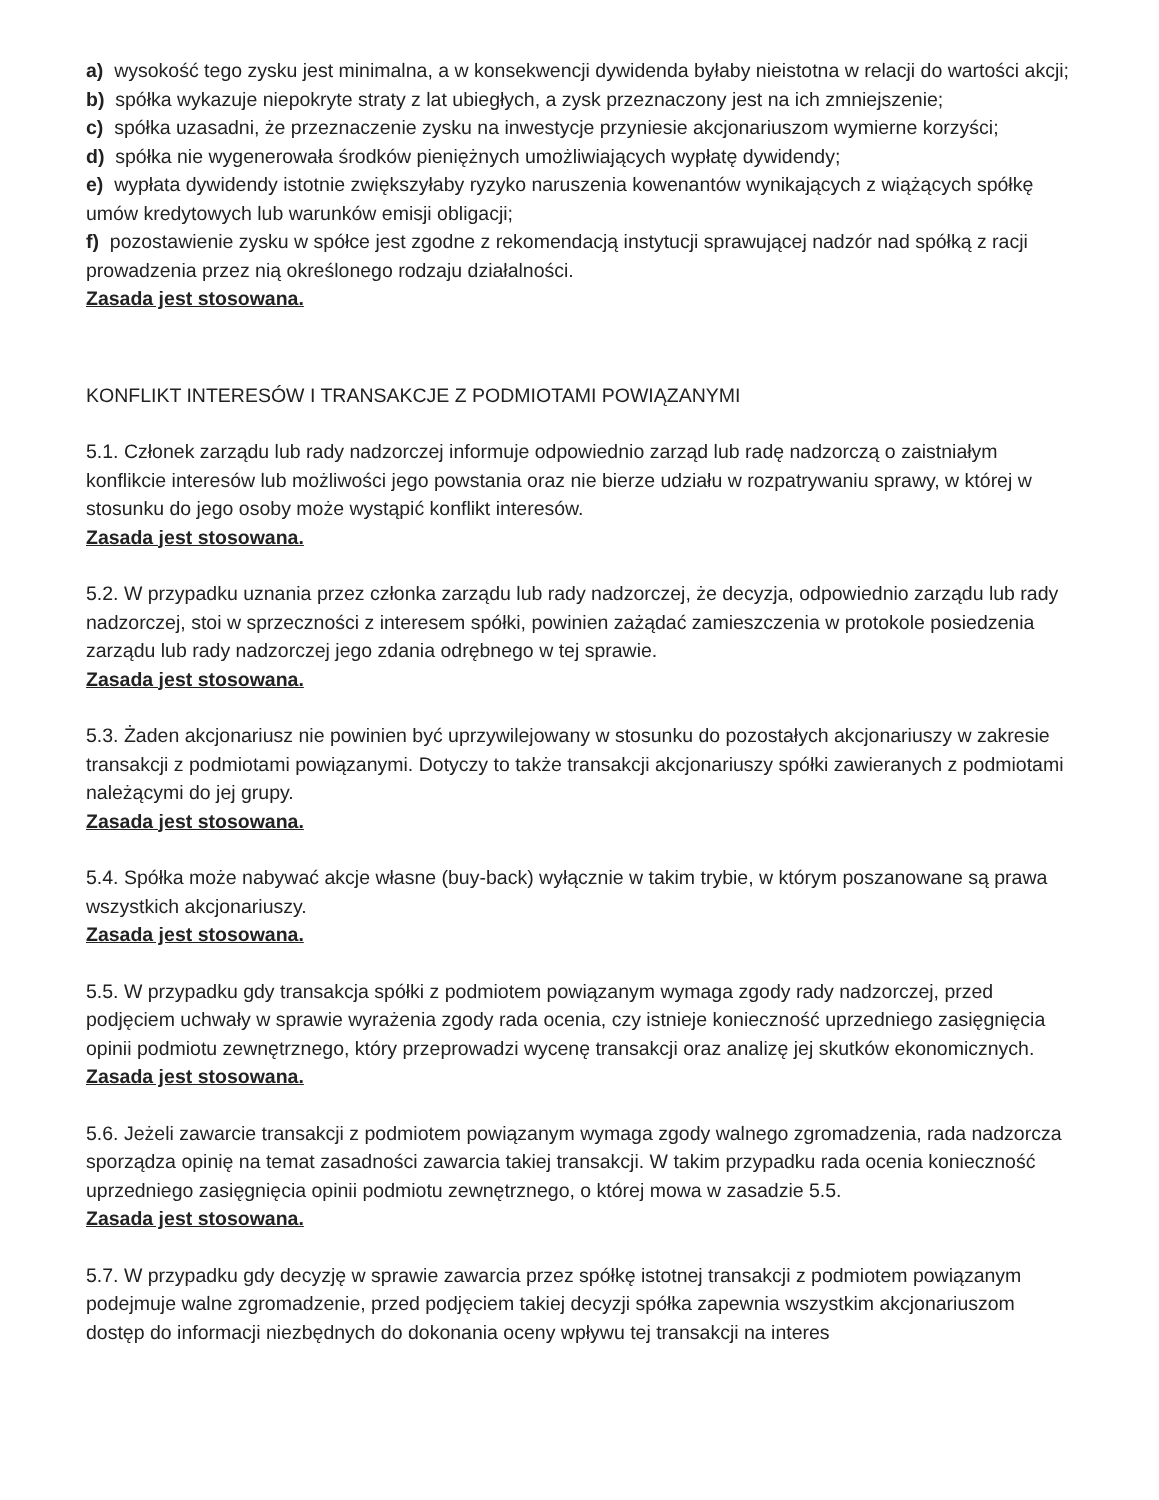a) wysokość tego zysku jest minimalna, a w konsekwencji dywidenda byłaby nieistotna w relacji do wartości akcji;
b) spółka wykazuje niepokryte straty z lat ubiegłych, a zysk przeznaczony jest na ich zmniejszenie;
c) spółka uzasadni, że przeznaczenie zysku na inwestycje przyniesie akcjonariuszom wymierne korzyści;
d) spółka nie wygenerowała środków pieniężnych umożliwiających wypłatę dywidendy;
e) wypłata dywidendy istotnie zwiększyłaby ryzyko naruszenia kowenantów wynikających z wiążących spółkę umów kredytowych lub warunków emisji obligacji;
f) pozostawienie zysku w spółce jest zgodne z rekomendacją instytucji sprawującej nadzór nad spółką z racji prowadzenia przez nią określonego rodzaju działalności.
Zasada jest stosowana.
KONFLIKT INTERESÓW I TRANSAKCJE Z PODMIOTAMI POWIĄZANYMI
5.1. Członek zarządu lub rady nadzorczej informuje odpowiednio zarząd lub radę nadzorczą o zaistniałym konflikcie interesów lub możliwości jego powstania oraz nie bierze udziału w rozpatrywaniu sprawy, w której w stosunku do jego osoby może wystąpić konflikt interesów.
Zasada jest stosowana.
5.2. W przypadku uznania przez członka zarządu lub rady nadzorczej, że decyzja, odpowiednio zarządu lub rady nadzorczej, stoi w sprzeczności z interesem spółki, powinien zażądać zamieszczenia w protokole posiedzenia zarządu lub rady nadzorczej jego zdania odrębnego w tej sprawie.
Zasada jest stosowana.
5.3. Żaden akcjonariusz nie powinien być uprzywilejowany w stosunku do pozostałych akcjonariuszy w zakresie transakcji z podmiotami powiązanymi. Dotyczy to także transakcji akcjonariuszy spółki zawieranych z podmiotami należącymi do jej grupy.
Zasada jest stosowana.
5.4. Spółka może nabywać akcje własne (buy-back) wyłącznie w takim trybie, w którym poszanowane są prawa wszystkich akcjonariuszy.
Zasada jest stosowana.
5.5. W przypadku gdy transakcja spółki z podmiotem powiązanym wymaga zgody rady nadzorczej, przed podjęciem uchwały w sprawie wyrażenia zgody rada ocenia, czy istnieje konieczność uprzedniego zasięgnięcia opinii podmiotu zewnętrznego, który przeprowadzi wycenę transakcji oraz analizę jej skutków ekonomicznych.
Zasada jest stosowana.
5.6. Jeżeli zawarcie transakcji z podmiotem powiązanym wymaga zgody walnego zgromadzenia, rada nadzorcza sporządza opinię na temat zasadności zawarcia takiej transakcji. W takim przypadku rada ocenia konieczność uprzedniego zasięgnięcia opinii podmiotu zewnętrznego, o której mowa w zasadzie 5.5.
Zasada jest stosowana.
5.7. W przypadku gdy decyzję w sprawie zawarcia przez spółkę istotnej transakcji z podmiotem powiązanym podejmuje walne zgromadzenie, przed podjęciem takiej decyzji spółka zapewnia wszystkim akcjonariuszom dostęp do informacji niezbędnych do dokonania oceny wpływu tej transakcji na interes